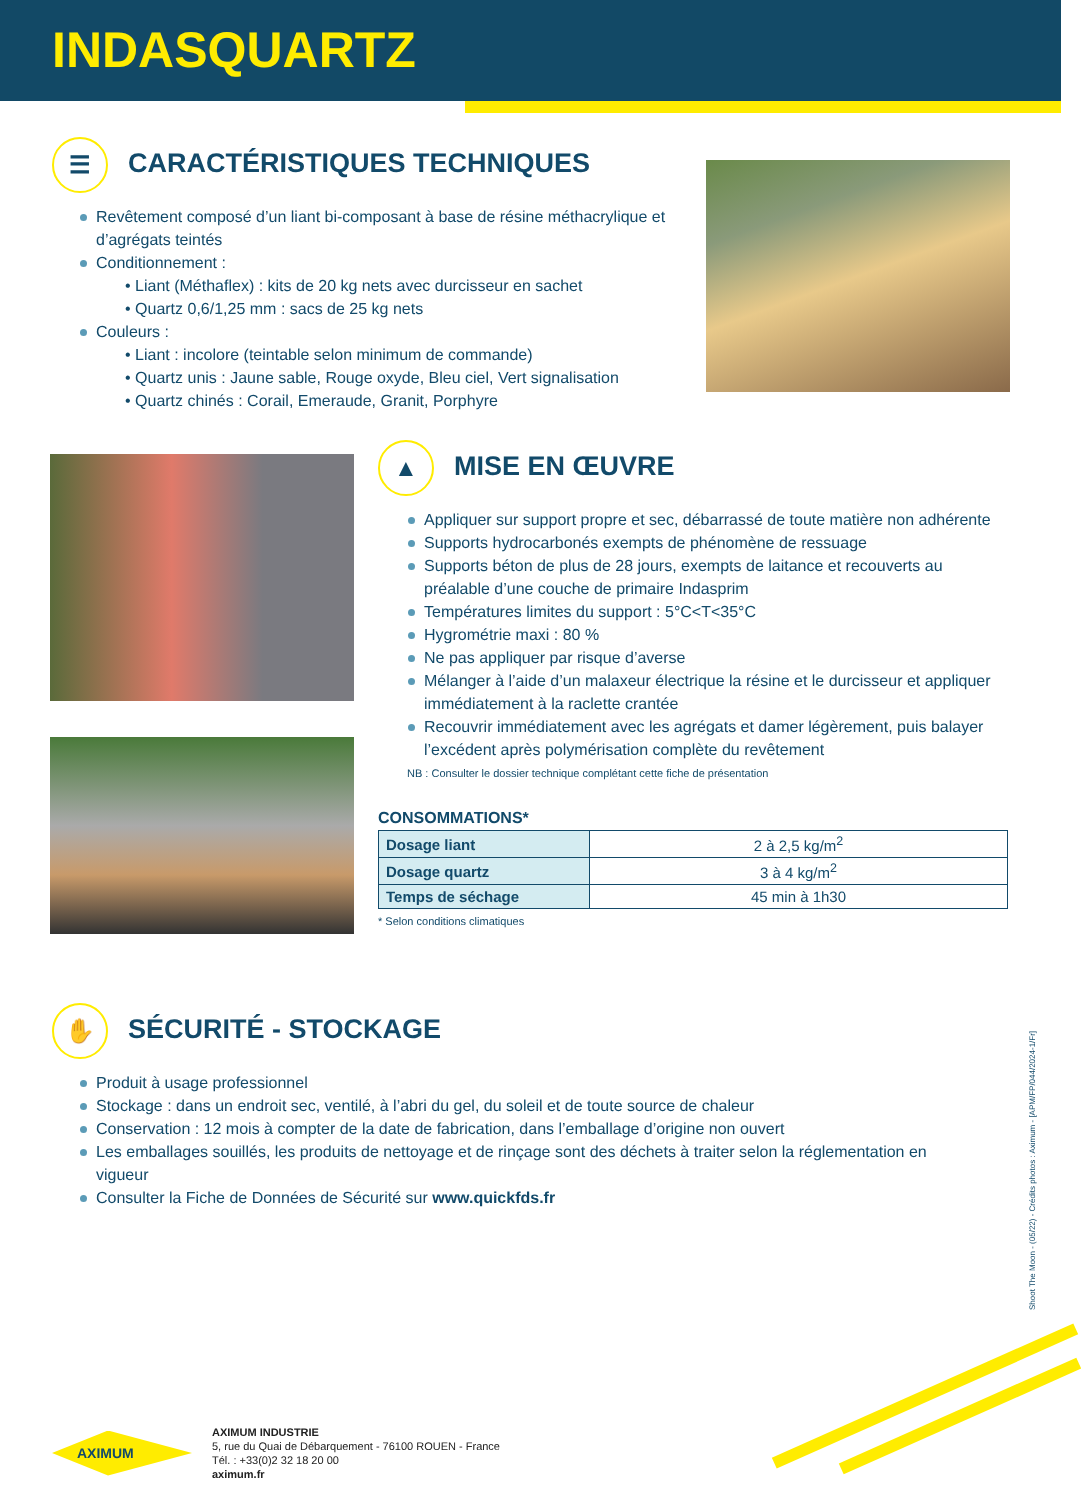INDASQUARTZ
☰ CARACTÉRISTIQUES TECHNIQUES
Revêtement composé d’un liant bi-composant à base de résine méthacrylique et d’agrégats teintés
Conditionnement :
• Liant (Méthaflex) : kits de 20 kg nets avec durcisseur en sachet
• Quartz 0,6/1,25 mm : sacs de 25 kg nets
Couleurs :
• Liant : incolore (teintable selon minimum de commande)
• Quartz unis : Jaune sable, Rouge oxyde, Bleu ciel, Vert signalisation
• Quartz chinés : Corail, Emeraude, Granit, Porphyre
▲ MISE EN ŒUVRE
Appliquer sur support propre et sec, débarrassé de toute matière non adhérente
Supports hydrocarbonés exempts de phénomène de ressuage
Supports béton de plus de 28 jours, exempts de laitance et recouverts au préalable d’une couche de primaire Indasprim
Températures limites du support : 5°C<T<35°C
Hygrométrie maxi : 80 %
Ne pas appliquer par risque d’averse
Mélanger à l’aide d’un malaxeur électrique la résine et le durcisseur et appliquer immédiatement à la raclette crantée
Recouvrir immédiatement avec les agrégats et damer légèrement, puis balayer l’excédent après polymérisation complète du revêtement
NB : Consulter le dossier technique complétant cette fiche de présentation
CONSOMMATIONS*
| Dosage liant | 2 à 2,5 kg/m<sup>2</sup> |
| Dosage quartz | 3 à 4 kg/m<sup>2</sup> |
| Temps de séchage | 45 min à 1h30 |
* Selon conditions climatiques
✋ SÉCURITÉ - STOCKAGE
Produit à usage professionnel
Stockage : dans un endroit sec, ventilé, à l’abri du gel, du soleil et de toute source de chaleur
Conservation : 12 mois à compter de la date de fabrication, dans l’emballage d’origine non ouvert
Les emballages souillés, les produits de nettoyage et de rinçage sont des déchets à traiter selon la réglementation en vigueur
Consulter la Fiche de Données de Sécurité sur www.quickfds.fr
Shoot The Moon - (05/22) - Crédits photos : Aximum - [APM/FP/044/2024-1/Fr]
AXIMUM
AXIMUM INDUSTRIE
5, rue du Quai de Débarquement - 76100 ROUEN - France
Tél. : +33(0)2 32 18 20 00
aximum.fr